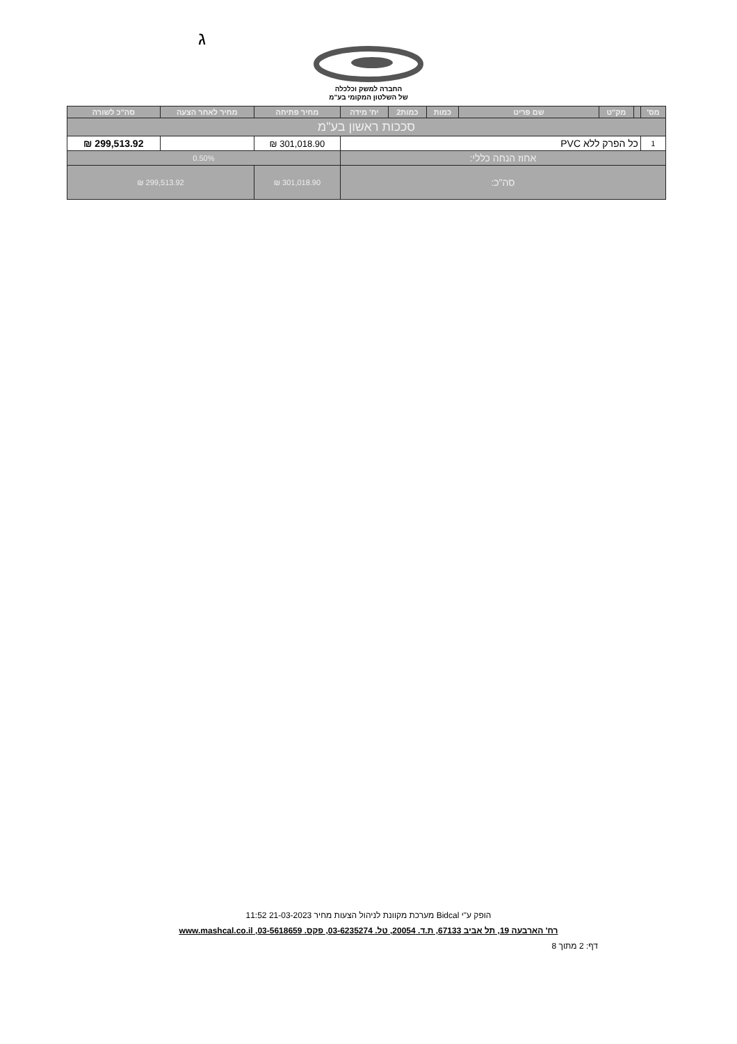ג
החברה למשק וכלכלה
של השלטון המקומי בע"מ
| מס' | | מק"ט | שם פריט | כמות | כמות2 | יח' מידה | מחיר פתיחה | מחיר לאחר הצעה | סה"כ לשורה |
| --- | --- | --- | --- | --- | --- | --- | --- | --- | --- |
| סככות ראשון בע"מ | | | | | | | | | |
| 1 | כל הפרק ללא PVC | | | | | | 301,018.90 ₪ | | 299,513.92 ₪ |
| אחוז הנחה כללי: | | | | | | | 0.50% | | |
| סה"כ: | | | | | | | 301,018.90 ₪ | 299,513.92 ₪ | |
הופק ע"י Bidcal מערכת מקוונת לניהול הצעות מחיר 21-03-2023 11:52
רח' הארבעה 19, תל אביב 67133, ת.ד. 20054, טל. 03-6235274, פקס. 03-5618659, www.mashcal.co.il
דף: 2 מתוך 8